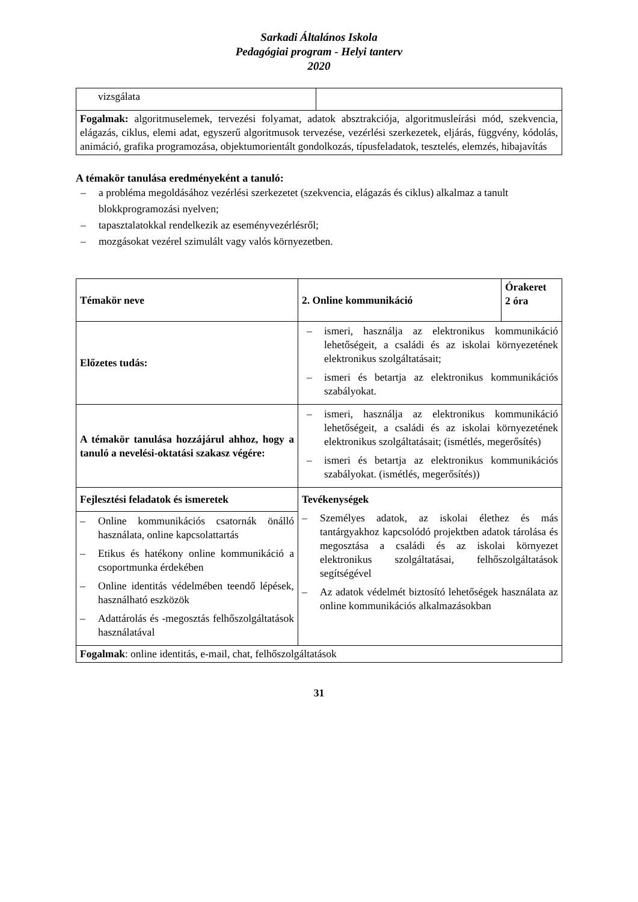Sarkadi Általános Iskola
Pedagógiai program - Helyi tanterv
2020
| vizsgálata | |
| Fogalmak: algoritmuselemek, tervezési folyamat, adatok absztrakciója, algoritmusleírási mód, szekvencia, elágazás, ciklus, elemi adat, egyszerű algoritmusok tervezése, vezérlési szerkezetek, eljárás, függvény, kódolás, animáció, grafika programozása, objektumorientált gondolkozás, típusfeladatok, tesztelés, elemzés, hibajavítás | |
A témakör tanulása eredményeként a tanuló:
– a probléma megoldásához vezérlési szerkezetet (szekvencia, elágazás és ciklus) alkalmaz a tanult blokkprogramozási nyelven;
– tapasztalatokkal rendelkezik az eseményvezérlésről;
– mozgásokat vezérel szimulált vagy valós környezetben.
| Témakör neve | 2. Online kommunikáció | Órakeret 2 óra |
| Előzetes tudás: | – ismeri, használja az elektronikus kommunikáció lehetőségeit, a családi és az iskolai környezetének elektronikus szolgáltatásait; – ismeri és betartja az elektronikus kommunikációs szabályokat. | |
| A témakör tanulása hozzájárul ahhoz, hogy a tanuló a nevelési-oktatási szakasz végére: | – ismeri, használja az elektronikus kommunikáció lehetőségeit, a családi és az iskolai környezetének elektronikus szolgáltatásait; (ismétlés, megerősítés) – ismeri és betartja az elektronikus kommunikációs szabályokat. (ismétlés, megerősítés)) | |
| Fejlesztési feladatok és ismeretek | Tevékenységek – Személyes adatok, az iskolai élethez és más tantárgyakhoz kapcsolódó projektben adatok tárolása és megosztása a családi és az iskolai környezet elektronikus szolgáltatásai, felhőszolgáltatások segítségével – Az adatok védelmét biztosító lehetőségek használata az online kommunikációs alkalmazásokban | |
| – Online kommunikációs csatornák önálló használata, online kapcsolattartás – Etikus és hatékony online kommunikáció a csoportmunka érdekében – Online identitás védelmében teendő lépések, használható eszközök – Adattárolás és -megosztás felhőszolgáltatások használatával | | |
| Fogalmak : online identitás, e-mail, chat, felhőszolgáltatások | | |
31